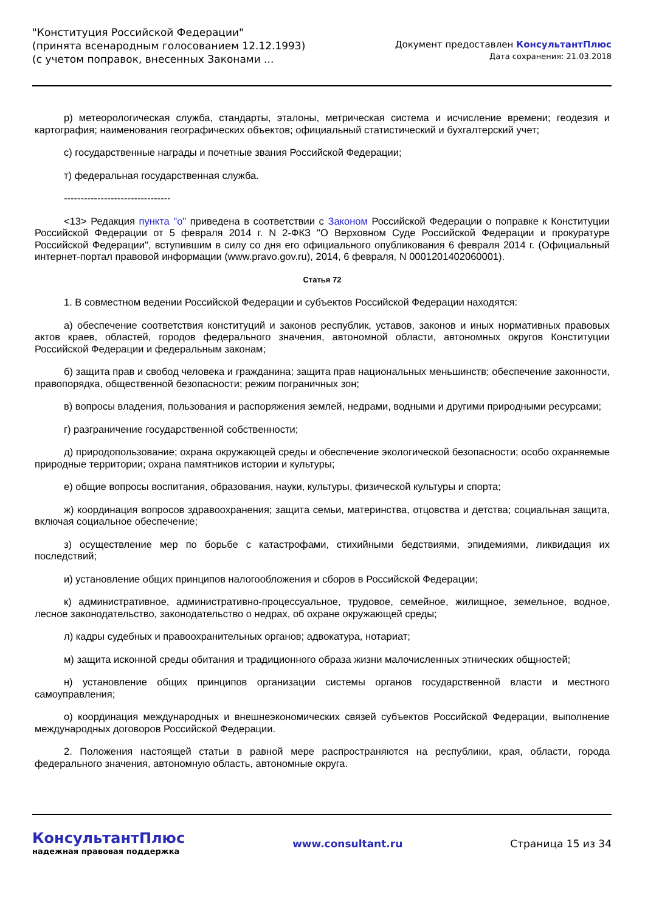"Конституция Российской Федерации"
(принята всенародным голосованием 12.12.1993)
(с учетом поправок, внесенных Законами ...
Документ предоставлен КонсультантПлюс
Дата сохранения: 21.03.2018
р) метеорологическая служба, стандарты, эталоны, метрическая система и исчисление времени; геодезия и картография; наименования географических объектов; официальный статистический и бухгалтерский учет;
с) государственные награды и почетные звания Российской Федерации;
т) федеральная государственная служба.
--------------------------------
<13> Редакция пункта "о" приведена в соответствии с Законом Российской Федерации о поправке к Конституции Российской Федерации от 5 февраля 2014 г. N 2-ФКЗ "О Верховном Суде Российской Федерации и прокуратуре Российской Федерации", вступившим в силу со дня его официального опубликования 6 февраля 2014 г. (Официальный интернет-портал правовой информации (www.pravo.gov.ru), 2014, 6 февраля, N 0001201402060001).
Статья 72
1. В совместном ведении Российской Федерации и субъектов Российской Федерации находятся:
а) обеспечение соответствия конституций и законов республик, уставов, законов и иных нормативных правовых актов краев, областей, городов федерального значения, автономной области, автономных округов Конституции Российской Федерации и федеральным законам;
б) защита прав и свобод человека и гражданина; защита прав национальных меньшинств; обеспечение законности, правопорядка, общественной безопасности; режим пограничных зон;
в) вопросы владения, пользования и распоряжения землей, недрами, водными и другими природными ресурсами;
г) разграничение государственной собственности;
д) природопользование; охрана окружающей среды и обеспечение экологической безопасности; особо охраняемые природные территории; охрана памятников истории и культуры;
е) общие вопросы воспитания, образования, науки, культуры, физической культуры и спорта;
ж) координация вопросов здравоохранения; защита семьи, материнства, отцовства и детства; социальная защита, включая социальное обеспечение;
з) осуществление мер по борьбе с катастрофами, стихийными бедствиями, эпидемиями, ликвидация их последствий;
и) установление общих принципов налогообложения и сборов в Российской Федерации;
к) административное, административно-процессуальное, трудовое, семейное, жилищное, земельное, водное, лесное законодательство, законодательство о недрах, об охране окружающей среды;
л) кадры судебных и правоохранительных органов; адвокатура, нотариат;
м) защита исконной среды обитания и традиционного образа жизни малочисленных этнических общностей;
н) установление общих принципов организации системы органов государственной власти и местного самоуправления;
о) координация международных и внешнеэкономических связей субъектов Российской Федерации, выполнение международных договоров Российской Федерации.
2. Положения настоящей статьи в равной мере распространяются на республики, края, области, города федерального значения, автономную область, автономные округа.
КонсультантПлюс
надежная правовая поддержка
www.consultant.ru Страница 15 из 34